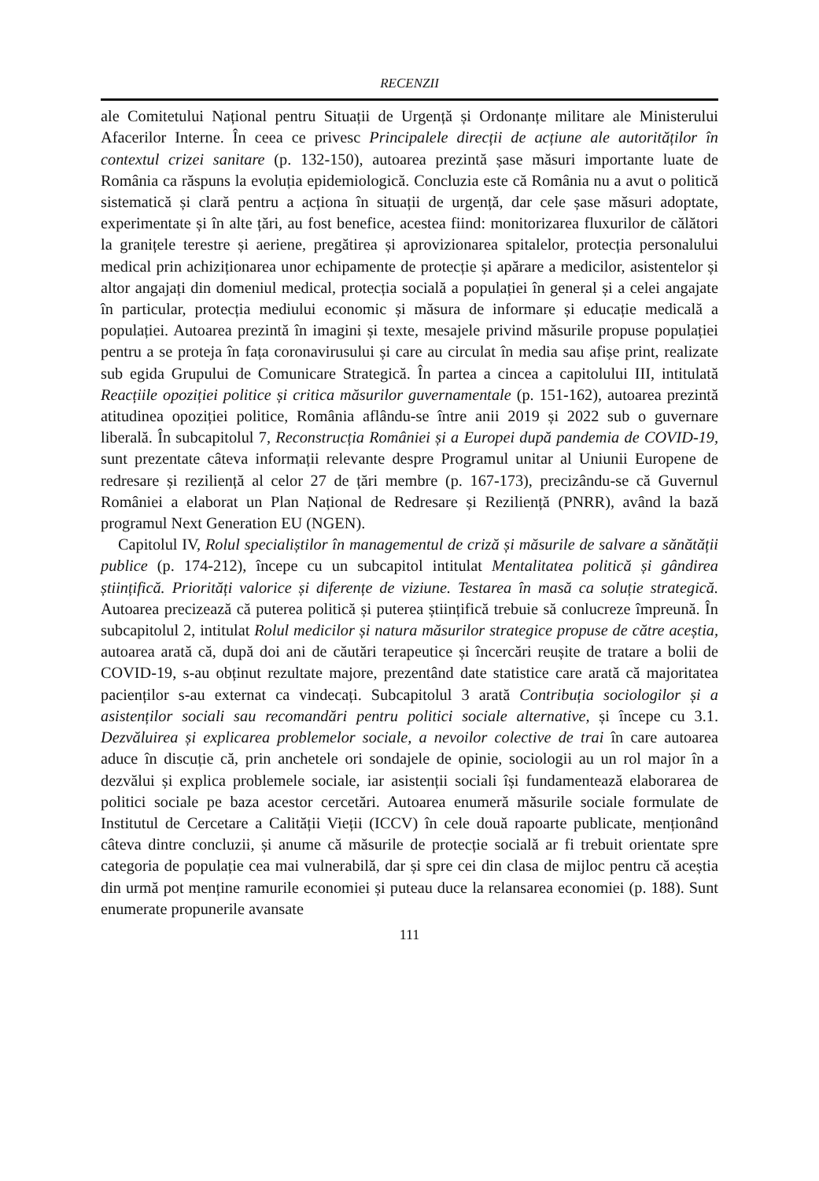RECENZII
ale Comitetului Național pentru Situații de Urgență și Ordonanțe militare ale Ministerului Afacerilor Interne. În ceea ce privesc Principalele direcții de acțiune ale autorităților în contextul crizei sanitare (p. 132-150), autoarea prezintă șase măsuri importante luate de România ca răspuns la evoluția epidemiologică. Concluzia este că România nu a avut o politică sistematică și clară pentru a acționa în situații de urgență, dar cele șase măsuri adoptate, experimentate și în alte țări, au fost benefice, acestea fiind: monitorizarea fluxurilor de călători la granițele terestre și aeriene, pregătirea și aprovizionarea spitalelor, protecția personalului medical prin achiziționarea unor echipamente de protecție și apărare a medicilor, asistentelor și altor angajați din domeniul medical, protecția socială a populației în general și a celei angajate în particular, protecția mediului economic și măsura de informare și educație medicală a populației. Autoarea prezintă în imagini și texte, mesajele privind măsurile propuse populației pentru a se proteja în fața coronavirusului și care au circulat în media sau afișe print, realizate sub egida Grupului de Comunicare Strategică. În partea a cincea a capitolului III, intitulată Reacțiile opoziției politice și critica măsurilor guvernamentale (p. 151-162), autoarea prezintă atitudinea opoziției politice, România aflându-se între anii 2019 și 2022 sub o guvernare liberală. În subcapitolul 7, Reconstrucția României și a Europei după pandemia de COVID-19, sunt prezentate câteva informații relevante despre Programul unitar al Uniunii Europene de redresare și reziliență al celor 27 de țări membre (p. 167-173), precizându-se că Guvernul României a elaborat un Plan Național de Redresare și Reziliență (PNRR), având la bază programul Next Generation EU (NGEN).
Capitolul IV, Rolul specialiștilor în managementul de criză și măsurile de salvare a sănătății publice (p. 174-212), începe cu un subcapitol intitulat Mentalitatea politică și gândirea științifică. Priorități valorice și diferențe de viziune. Testarea în masă ca soluție strategică. Autoarea precizează că puterea politică și puterea științifică trebuie să conlucreze împreună. În subcapitolul 2, intitulat Rolul medicilor și natura măsurilor strategice propuse de către aceștia, autoarea arată că, după doi ani de căutări terapeutice și încercări reușite de tratare a bolii de COVID-19, s-au obținut rezultate majore, prezentând date statistice care arată că majoritatea pacienților s-au externat ca vindecați. Subcapitolul 3 arată Contribuția sociologilor și a asistenților sociali sau recomandări pentru politici sociale alternative, și începe cu 3.1. Dezvăluirea și explicarea problemelor sociale, a nevoilor colective de trai în care autoarea aduce în discuție că, prin anchetele ori sondajele de opinie, sociologii au un rol major în a dezvălui și explica problemele sociale, iar asistenții sociali își fundamentează elaborarea de politici sociale pe baza acestor cercetări. Autoarea enumeră măsurile sociale formulate de Institutul de Cercetare a Calității Vieții (ICCV) în cele două rapoarte publicate, menționând câteva dintre concluzii, și anume că măsurile de protecție socială ar fi trebuit orientate spre categoria de populație cea mai vulnerabilă, dar și spre cei din clasa de mijloc pentru că aceștia din urmă pot menține ramurile economiei și puteau duce la relansarea economiei (p. 188). Sunt enumerate propunerile avansate
111